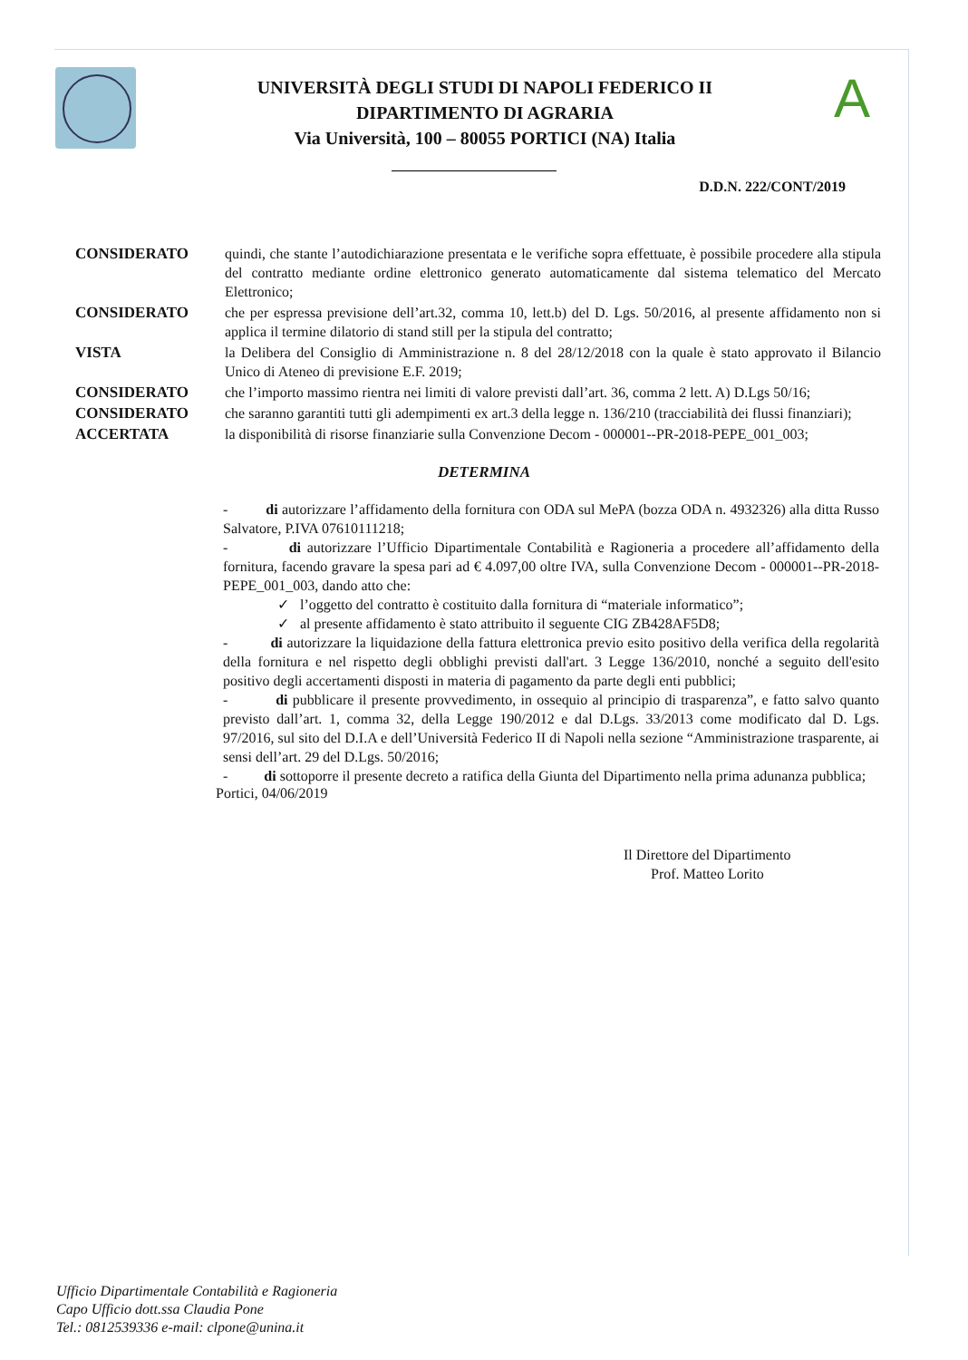UNIVERSITÀ DEGLI STUDI DI NAPOLI FEDERICO II
DIPARTIMENTO DI AGRARIA
Via Università, 100 – 80055 PORTICI (NA) Italia
A
D.D.N. 222/CONT/2019
CONSIDERATO quindi, che stante l’autodichiarazione presentata e le verifiche sopra effettuate, è possibile procedere alla stipula del contratto mediante ordine elettronico generato automaticamente dal sistema telematico del Mercato Elettronico;
CONSIDERATO che per espressa previsione dell’art.32, comma 10, lett.b) del D. Lgs. 50/2016, al presente affidamento non si applica il termine dilatorio di stand still per la stipula del contratto;
VISTA la Delibera del Consiglio di Amministrazione n. 8 del 28/12/2018 con la quale è stato approvato il Bilancio Unico di Ateneo di previsione E.F. 2019;
CONSIDERATO che l’importo massimo rientra nei limiti di valore previsti dall’art. 36, comma 2 lett. A) D.Lgs 50/16;
CONSIDERATO che saranno garantiti tutti gli adempimenti ex art.3 della legge n. 136/210 (tracciabilità dei flussi finanziari);
ACCERTATA la disponibilità di risorse finanziarie sulla Convenzione Decom - 000001--PR-2018-PEPE_001_003;
DETERMINA
- di autorizzare l’affidamento della fornitura con ODA sul MePA (bozza ODA n. 4932326) alla ditta Russo Salvatore, P.IVA 07610111218;
- di autorizzare l’Ufficio Dipartimentale Contabilità e Ragioneria a procedere all’affidamento della fornitura, facendo gravare la spesa pari ad € 4.097,00 oltre IVA, sulla Convenzione Decom - 000001--PR-2018-PEPE_001_003, dando atto che:
✓ l’oggetto del contratto è costituito dalla fornitura di “materiale informatico”;
✓ al presente affidamento è stato attribuito il seguente CIG ZB428AF5D8;
- di autorizzare la liquidazione della fattura elettronica previo esito positivo della verifica della regolarità della fornitura e nel rispetto degli obblighi previsti dall'art. 3 Legge 136/2010, nonché a seguito dell'esito positivo degli accertamenti disposti in materia di pagamento da parte degli enti pubblici;
- di pubblicare il presente provvedimento, in ossequio al principio di trasparenza”, e fatto salvo quanto previsto dall’art. 1, comma 32, della Legge 190/2012 e dal D.Lgs. 33/2013 come modificato dal D. Lgs. 97/2016, sul sito del D.I.A e dell’Università Federico II di Napoli nella sezione “Amministrazione trasparente, ai sensi dell’art. 29 del D.Lgs. 50/2016;
- di sottoporre il presente decreto a ratifica della Giunta del Dipartimento nella prima adunanza pubblica;
Portici, 04/06/2019
Il Direttore del Dipartimento
Prof. Matteo Lorito
Ufficio Dipartimentale Contabilità e Ragioneria
Capo Ufficio dott.ssa Claudia Pone
Tel.: 0812539336 e-mail: clpone@unina.it